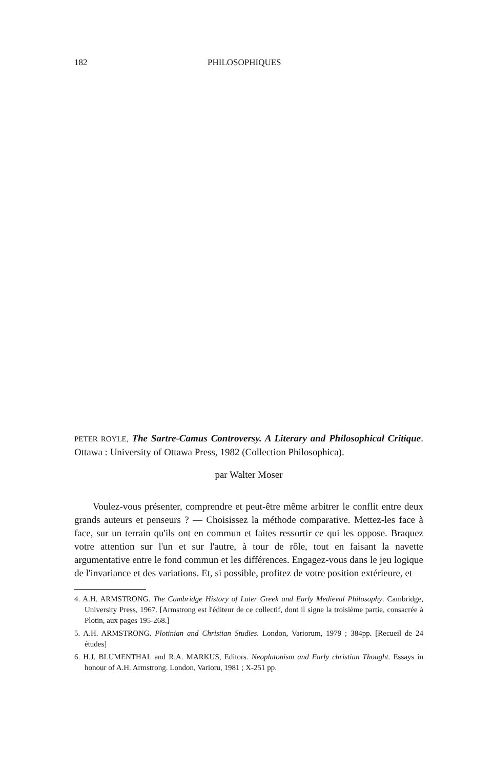182 PHILOSOPHIQUES
PETER ROYLE, The Sartre-Camus Controversy. A Literary and Philosophical Critique. Ottawa : University of Ottawa Press, 1982 (Collection Philosophica).
par Walter Moser
Voulez-vous présenter, comprendre et peut-être même arbitrer le conflit entre deux grands auteurs et penseurs ? — Choisissez la méthode comparative. Mettez-les face à face, sur un terrain qu'ils ont en commun et faites ressortir ce qui les oppose. Braquez votre attention sur l'un et sur l'autre, à tour de rôle, tout en faisant la navette argumentative entre le fond commun et les différences. Engagez-vous dans le jeu logique de l'invariance et des variations. Et, si possible, profitez de votre position extérieure, et
4. A.H. ARMSTRONG. The Cambridge History of Later Greek and Early Medieval Philosophy. Cambridge, University Press, 1967. [Armstrong est l'éditeur de ce collectif, dont il signe la troisième partie, consacrée à Plotin, aux pages 195-268.]
5. A.H. ARMSTRONG. Plotinian and Christian Studies. London, Variorum, 1979 ; 384pp. [Recueil de 24 études]
6. H.J. BLUMENTHAL and R.A. MARKUS, Editors. Neoplatonism and Early christian Thought. Essays in honour of A.H. Armstrong. London, Varioru, 1981 ; X-251 pp.